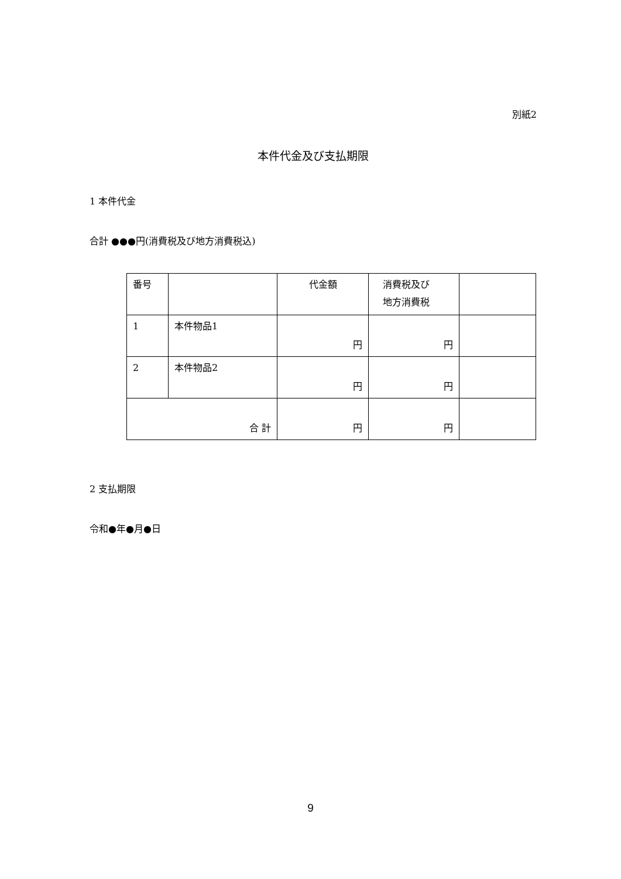別紙2
本件代金及び支払期限
1 本件代金
合計 ●●●円(消費税及び地方消費税込)
| 番号 | | 代金額 | 消費税及び 地方消費税 | |
| 1 | 本件物品1 | 円 | 円 | |
| 2 | 本件物品2 | 円 | 円 | |
| 合 計 | | 円 | 円 | |
2 支払期限
令和●年●月●日
9